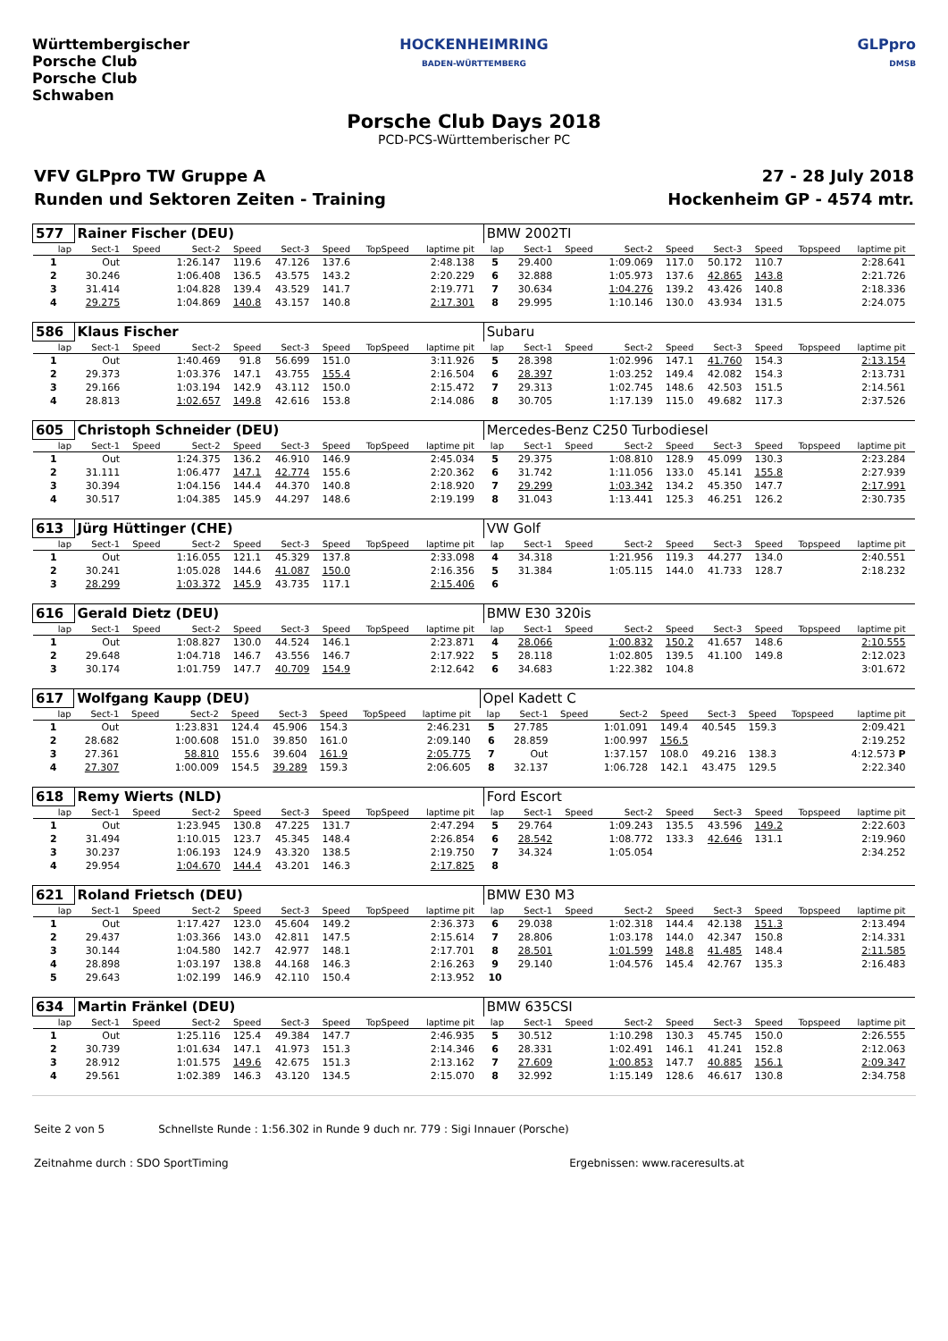Württembergischer Porsche Club
Porsche Club Schwaben
HOCKENHEIMRING
BADEN-WÜRTTEMBERG
GLPpro
DMSB
Porsche Club Days 2018
PCD-PCS-Württemberischer PC
VFV GLPpro TW Gruppe A
Runden und Sektoren Zeiten - Training
27 - 28 July 2018
Hockenheim GP - 4574 mtr.
| 577 | Rainer Fischer (DEU) | | | | | | | | | BMW 2002TI | | | | | | | | | |
| lap | Sect-1 | Speed | Sect-2 | Speed | Sect-3 | Speed | TopSpeed | laptime pit | | lap | Sect-1 | Speed | Sect-2 | Speed | Sect-3 | Speed | Topspeed | laptime pit | |
| 1 | Out | | 1:26.147 | 119.6 | 47.126 | 137.6 | | 2:48.138 | | 5 | 29.400 | | 1:09.069 | 117.0 | 50.172 | 110.7 | | 2:28.641 | |
| 2 | 30.246 | | 1:06.408 | 136.5 | 43.575 | 143.2 | | 2:20.229 | | 6 | 32.888 | | 1:05.973 | 137.6 | 42.865 | 143.8 | | 2:21.726 | |
| 3 | 31.414 | | 1:04.828 | 139.4 | 43.529 | 141.7 | | 2:19.771 | | 7 | 30.634 | | 1:04.276 | 139.2 | 43.426 | 140.8 | | 2:18.336 | |
| 4 | 29.275 | | 1:04.869 | 140.8 | 43.157 | 140.8 | | 2:17.301 | | 8 | 29.995 | | 1:10.146 | 130.0 | 43.934 | 131.5 | | 2:24.075 | |
| 586 | Klaus Fischer | | | | | | | | | Subaru | | | | | | | | | |
| lap | Sect-1 | Speed | Sect-2 | Speed | Sect-3 | Speed | TopSpeed | laptime pit | | lap | Sect-1 | Speed | Sect-2 | Speed | Sect-3 | Speed | Topspeed | laptime pit | |
| 1 | Out | | 1:40.469 | 91.8 | 56.699 | 151.0 | | 3:11.926 | | 5 | 28.398 | | 1:02.996 | 147.1 | 41.760 | 154.3 | | 2:13.154 | |
| 2 | 29.373 | | 1:03.376 | 147.1 | 43.755 | 155.4 | | 2:16.504 | | 6 | 28.397 | | 1:03.252 | 149.4 | 42.082 | 154.3 | | 2:13.731 | |
| 3 | 29.166 | | 1:03.194 | 142.9 | 43.112 | 150.0 | | 2:15.472 | | 7 | 29.313 | | 1:02.745 | 148.6 | 42.503 | 151.5 | | 2:14.561 | |
| 4 | 28.813 | | 1:02.657 | 149.8 | 42.616 | 153.8 | | 2:14.086 | | 8 | 30.705 | | 1:17.139 | 115.0 | 49.682 | 117.3 | | 2:37.526 | |
| 605 | Christoph Schneider (DEU) | | | | | | | | | Mercedes-Benz C250 Turbodiesel | | | | | | | | | |
| lap | Sect-1 | Speed | Sect-2 | Speed | Sect-3 | Speed | TopSpeed | laptime pit | | lap | Sect-1 | Speed | Sect-2 | Speed | Sect-3 | Speed | Topspeed | laptime pit | |
| 1 | Out | | 1:24.375 | 136.2 | 46.910 | 146.9 | | 2:45.034 | | 5 | 29.375 | | 1:08.810 | 128.9 | 45.099 | 130.3 | | 2:23.284 | |
| 2 | 31.111 | | 1:06.477 | 147.1 | 42.774 | 155.6 | | 2:20.362 | | 6 | 31.742 | | 1:11.056 | 133.0 | 45.141 | 155.8 | | 2:27.939 | |
| 3 | 30.394 | | 1:04.156 | 144.4 | 44.370 | 140.8 | | 2:18.920 | | 7 | 29.299 | | 1:03.342 | 134.2 | 45.350 | 147.7 | | 2:17.991 | |
| 4 | 30.517 | | 1:04.385 | 145.9 | 44.297 | 148.6 | | 2:19.199 | | 8 | 31.043 | | 1:13.441 | 125.3 | 46.251 | 126.2 | | 2:30.735 | |
| 613 | Jürg Hüttinger (CHE) | | | | | | | | | VW Golf | | | | | | | | | |
| lap | Sect-1 | Speed | Sect-2 | Speed | Sect-3 | Speed | TopSpeed | laptime pit | | lap | Sect-1 | Speed | Sect-2 | Speed | Sect-3 | Speed | Topspeed | laptime pit | |
| 1 | Out | | 1:16.055 | 121.1 | 45.329 | 137.8 | | 2:33.098 | | 4 | 34.318 | | 1:21.956 | 119.3 | 44.277 | 134.0 | | 2:40.551 | |
| 2 | 30.241 | | 1:05.028 | 144.6 | 41.087 | 150.0 | | 2:16.356 | | 5 | 31.384 | | 1:05.115 | 144.0 | 41.733 | 128.7 | | 2:18.232 | |
| 3 | 28.299 | | 1:03.372 | 145.9 | 43.735 | 117.1 | | 2:15.406 | | 6 | | | | | | | | | |
| 616 | Gerald Dietz (DEU) | | | | | | | | | BMW E30 320is | | | | | | | | | |
| lap | Sect-1 | Speed | Sect-2 | Speed | Sect-3 | Speed | TopSpeed | laptime pit | | lap | Sect-1 | Speed | Sect-2 | Speed | Sect-3 | Speed | Topspeed | laptime pit | |
| 1 | Out | | 1:08.827 | 130.0 | 44.524 | 146.1 | | 2:23.871 | | 4 | 28.066 | | 1:00.832 | 150.2 | 41.657 | 148.6 | | 2:10.555 | |
| 2 | 29.648 | | 1:04.718 | 146.7 | 43.556 | 146.7 | | 2:17.922 | | 5 | 28.118 | | 1:02.805 | 139.5 | 41.100 | 149.8 | | 2:12.023 | |
| 3 | 30.174 | | 1:01.759 | 147.7 | 40.709 | 154.9 | | 2:12.642 | | 6 | 34.683 | | 1:22.382 | 104.8 | | | | 3:01.672 | |
| 617 | Wolfgang Kaupp (DEU) | | | | | | | | | Opel Kadett C | | | | | | | | | |
| lap | Sect-1 | Speed | Sect-2 | Speed | Sect-3 | Speed | TopSpeed | laptime pit | | lap | Sect-1 | Speed | Sect-2 | Speed | Sect-3 | Speed | Topspeed | laptime pit | |
| 1 | Out | | 1:23.831 | 124.4 | 45.906 | 154.3 | | 2:46.231 | | 5 | 27.785 | | 1:01.091 | 149.4 | 40.545 | 159.3 | | 2:09.421 | |
| 2 | 28.682 | | 1:00.608 | 151.0 | 39.850 | 161.0 | | 2:09.140 | | 6 | 28.859 | | 1:00.997 | 156.5 | | | | 2:19.252 | |
| 3 | 27.361 | | 58.810 | 155.6 | 39.604 | 161.9 | | 2:05.775 | | 7 | Out | | 1:37.157 | 108.0 | 49.216 | 138.3 | | 4:12.573 P | |
| 4 | 27.307 | | 1:00.009 | 154.5 | 39.289 | 159.3 | | 2:06.605 | | 8 | 32.137 | | 1:06.728 | 142.1 | 43.475 | 129.5 | | 2:22.340 | |
| 618 | Remy Wierts (NLD) | | | | | | | | | Ford Escort | | | | | | | | | |
| lap | Sect-1 | Speed | Sect-2 | Speed | Sect-3 | Speed | TopSpeed | laptime pit | | lap | Sect-1 | Speed | Sect-2 | Speed | Sect-3 | Speed | Topspeed | laptime pit | |
| 1 | Out | | 1:23.945 | 130.8 | 47.225 | 131.7 | | 2:47.294 | | 5 | 29.764 | | 1:09.243 | 135.5 | 43.596 | 149.2 | | 2:22.603 | |
| 2 | 31.494 | | 1:10.015 | 123.7 | 45.345 | 148.4 | | 2:26.854 | | 6 | 28.542 | | 1:08.772 | 133.3 | 42.646 | 131.1 | | 2:19.960 | |
| 3 | 30.237 | | 1:06.193 | 124.9 | 43.320 | 138.5 | | 2:19.750 | | 7 | 34.324 | | 1:05.054 | | | | | 2:34.252 | |
| 4 | 29.954 | | 1:04.670 | 144.4 | 43.201 | 146.3 | | 2:17.825 | | 8 | | | | | | | | | |
| 621 | Roland Frietsch (DEU) | | | | | | | | | BMW E30 M3 | | | | | | | | | |
| lap | Sect-1 | Speed | Sect-2 | Speed | Sect-3 | Speed | TopSpeed | laptime pit | | lap | Sect-1 | Speed | Sect-2 | Speed | Sect-3 | Speed | Topspeed | laptime pit | |
| 1 | Out | | 1:17.427 | 123.0 | 45.604 | 149.2 | | 2:36.373 | | 6 | 29.038 | | 1:02.318 | 144.4 | 42.138 | 151.3 | | 2:13.494 | |
| 2 | 29.437 | | 1:03.366 | 143.0 | 42.811 | 147.5 | | 2:15.614 | | 7 | 28.806 | | 1:03.178 | 144.0 | 42.347 | 150.8 | | 2:14.331 | |
| 3 | 30.144 | | 1:04.580 | 142.7 | 42.977 | 148.1 | | 2:17.701 | | 8 | 28.501 | | 1:01.599 | 148.8 | 41.485 | 148.4 | | 2:11.585 | |
| 4 | 28.898 | | 1:03.197 | 138.8 | 44.168 | 146.3 | | 2:16.263 | | 9 | 29.140 | | 1:04.576 | 145.4 | 42.767 | 135.3 | | 2:16.483 | |
| 5 | 29.643 | | 1:02.199 | 146.9 | 42.110 | 150.4 | | 2:13.952 | | 10 | | | | | | | | | |
| 634 | Martin Fränkel (DEU) | | | | | | | | | BMW 635CSI | | | | | | | | | |
| lap | Sect-1 | Speed | Sect-2 | Speed | Sect-3 | Speed | TopSpeed | laptime pit | | lap | Sect-1 | Speed | Sect-2 | Speed | Sect-3 | Speed | Topspeed | laptime pit | |
| 1 | Out | | 1:25.116 | 125.4 | 49.384 | 147.7 | | 2:46.935 | | 5 | 30.512 | | 1:10.298 | 130.3 | 45.745 | 150.0 | | 2:26.555 | |
| 2 | 30.739 | | 1:01.634 | 147.1 | 41.973 | 151.3 | | 2:14.346 | | 6 | 28.331 | | 1:02.491 | 146.1 | 41.241 | 152.8 | | 2:12.063 | |
| 3 | 28.912 | | 1:01.575 | 149.6 | 42.675 | 151.3 | | 2:13.162 | | 7 | 27.609 | | 1:00.853 | 147.7 | 40.885 | 156.1 | | 2:09.347 | |
| 4 | 29.561 | | 1:02.389 | 146.3 | 43.120 | 134.5 | | 2:15.070 | | 8 | 32.992 | | 1:15.149 | 128.6 | 46.617 | 130.8 | | 2:34.758 | |
Seite 2 von 5 Schnellste Runde : 1:56.302 in Runde 9 duch nr. 779 : Sigi Innauer (Porsche)
Zeitnahme durch : SDO SportTiming Ergebnissen: www.raceresults.at